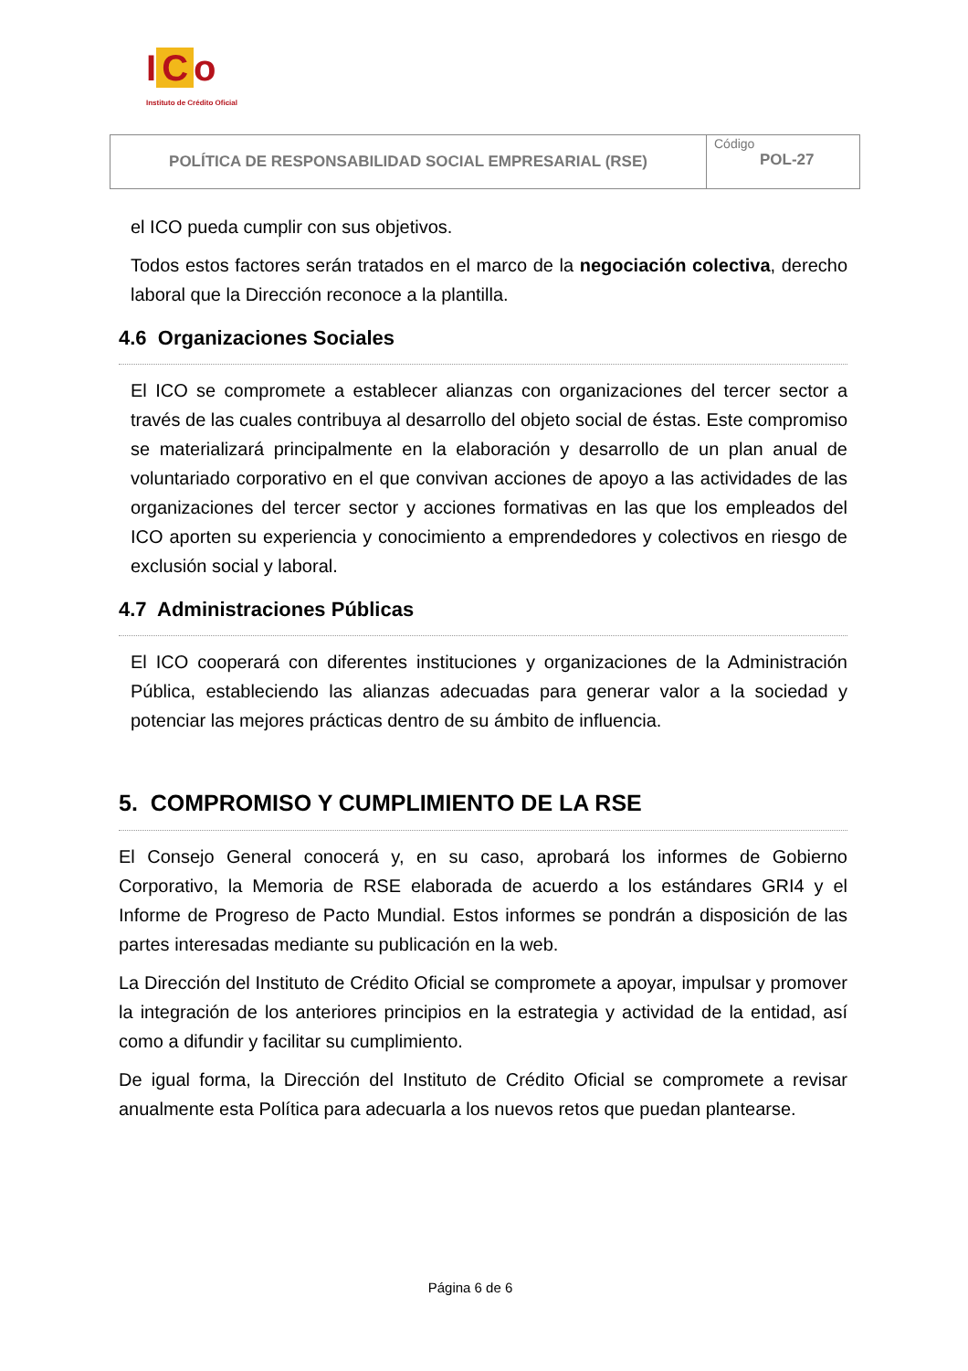I C o
Instituto de Crédito Oficial
| POLÍTICA DE RESPONSABILIDAD SOCIAL EMPRESARIAL (RSE) | Código POL-27 |
el ICO pueda cumplir con sus objetivos.
Todos estos factores serán tratados en el marco de la negociación colectiva, derecho laboral que la Dirección reconoce a la plantilla.
4.6 Organizaciones Sociales
El ICO se compromete a establecer alianzas con organizaciones del tercer sector a través de las cuales contribuya al desarrollo del objeto social de éstas. Este compromiso se materializará principalmente en la elaboración y desarrollo de un plan anual de voluntariado corporativo en el que convivan acciones de apoyo a las actividades de las organizaciones del tercer sector y acciones formativas en las que los empleados del ICO aporten su experiencia y conocimiento a emprendedores y colectivos en riesgo de exclusión social y laboral.
4.7 Administraciones Públicas
El ICO cooperará con diferentes instituciones y organizaciones de la Administración Pública, estableciendo las alianzas adecuadas para generar valor a la sociedad y potenciar las mejores prácticas dentro de su ámbito de influencia.
5. COMPROMISO Y CUMPLIMIENTO DE LA RSE
El Consejo General conocerá y, en su caso, aprobará los informes de Gobierno Corporativo, la Memoria de RSE elaborada de acuerdo a los estándares GRI4 y el Informe de Progreso de Pacto Mundial. Estos informes se pondrán a disposición de las partes interesadas mediante su publicación en la web.
La Dirección del Instituto de Crédito Oficial se compromete a apoyar, impulsar y promover la integración de los anteriores principios en la estrategia y actividad de la entidad, así como a difundir y facilitar su cumplimiento.
De igual forma, la Dirección del Instituto de Crédito Oficial se compromete a revisar anualmente esta Política para adecuarla a los nuevos retos que puedan plantearse.
Página 6 de 6